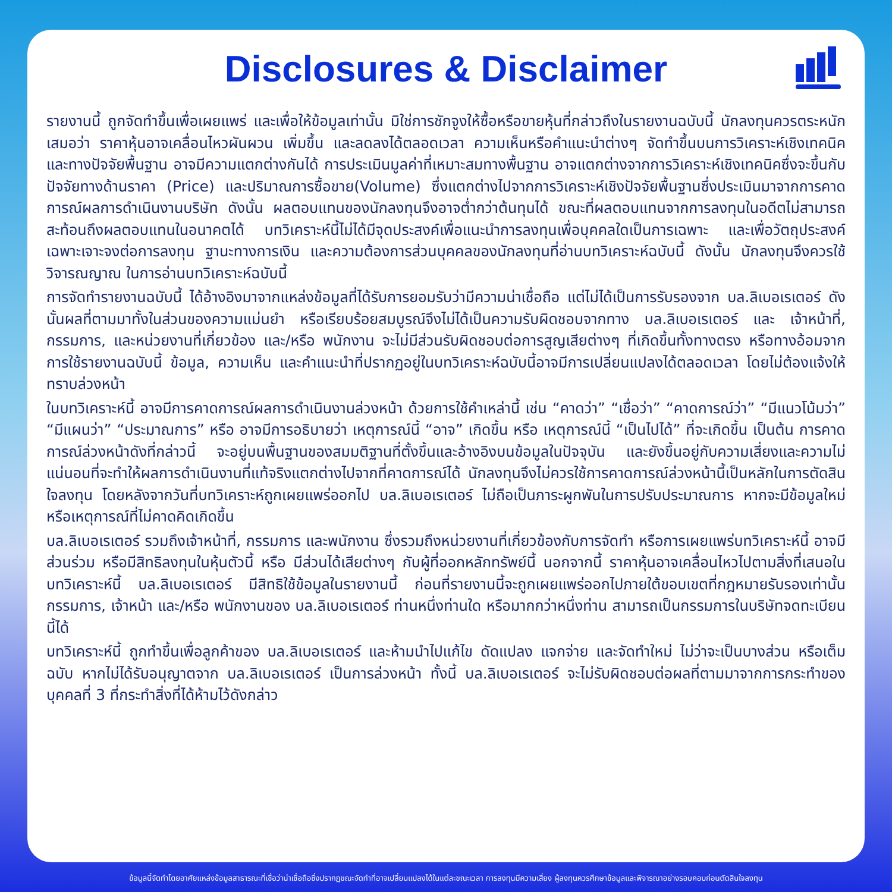Disclosures & Disclaimer
รายงานนี้ ถูกจัดทำขึ้นเพื่อเผยแพร่ และเพื่อให้ข้อมูลเท่านั้น มิใช่การชักจูงให้ซื้อหรือขายหุ้นที่กล่าวถึงในรายงานฉบับนี้ นักลงทุนควรตระหนักเสมอว่า ราคาหุ้นอาจเคลื่อนไหวผันผวน เพิ่มขึ้น และลดลงได้ตลอดเวลา ความเห็นหรือคำแนะนำต่างๆ จัดทำขึ้นบนการวิเคราะห์เชิงเทคนิค และทางปัจจัยพื้นฐาน อาจมีความแตกต่างกันได้ การประเมินมูลค่าที่เหมาะสมทางพื้นฐาน อาจแตกต่างจากการวิเคราะห์เชิงเทคนิคซึ่งจะขึ้นกับปัจจัยทางด้านราคา (Price) และปริมาณการซื้อขาย(Volume) ซึ่งแตกต่างไปจากการวิเคราะห์เชิงปัจจัยพื้นฐานซึ่งประเมินมาจากการคาดการณ์ผลการดำเนินงานบริษัท ดังนั้น ผลตอบแทนของนักลงทุนจึงอาจต่ำกว่าต้นทุนได้ ขณะที่ผลตอบแทนจากการลงทุนในอดีตไม่สามารถสะท้อนถึงผลตอบแทนในอนาคตได้ บทวิเคราะห์นี้ไม่ได้มีจุดประสงค์เพื่อแนะนำการลงทุนเพื่อบุคคลใดเป็นการเฉพาะ และเพื่อวัตถุประสงค์เฉพาะเจาะจงต่อการลงทุน ฐานะทางการเงิน และความต้องการส่วนบุคคลของนักลงทุนที่อ่านบทวิเคราะห์ฉบับนี้ ดังนั้น นักลงทุนจึงควรใช้วิจารณญาณ ในการอ่านบทวิเคราะห์ฉบับนี้
การจัดทำรายงานฉบับนี้ ได้อ้างอิงมาจากแหล่งข้อมูลที่ได้รับการยอมรับว่ามีความน่าเชื่อถือ แต่ไม่ได้เป็นการรับรองจาก บล.ลิเบอเรเตอร์ ดังนั้นผลที่ตามมาทั้งในส่วนของความแม่นยำ หรือเรียบร้อยสมบูรณ์จึงไม่ได้เป็นความรับผิดชอบจากทาง บล.ลิเบอเรเตอร์ และ เจ้าหน้าที่, กรรมการ, และหน่วยงานที่เกี่ยวข้อง และ/หรือ พนักงาน จะไม่มีส่วนรับผิดชอบต่อการสูญเสียต่างๆ ที่เกิดขึ้นทั้งทางตรง หรือทางอ้อมจากการใช้รายงานฉบับนี้ ข้อมูล, ความเห็น และคำแนะนำที่ปรากฏอยู่ในบทวิเคราะห์ฉบับนี้อาจมีการเปลี่ยนแปลงได้ตลอดเวลา โดยไม่ต้องแจ้งให้ทราบล่วงหน้า
ในบทวิเคราะห์นี้ อาจมีการคาดการณ์ผลการดำเนินงานล่วงหน้า ด้วยการใช้คำเหล่านี้ เช่น “คาดว่า” “เชื่อว่า” “คาดการณ์ว่า” “มีแนวโน้มว่า” “มีแผนว่า” “ประมาณการ” หรือ อาจมีการอธิบายว่า เหตุการณ์นี้ “อาจ” เกิดขึ้น หรือ เหตุการณ์นี้ “เป็นไปได้” ที่จะเกิดขึ้น เป็นต้น การคาดการณ์ล่วงหน้าดังที่กล่าวนี้ จะอยู่บนพื้นฐานของสมมติฐานที่ตั้งขึ้นและอ้างอิงบนข้อมูลในปัจจุบัน และยังขึ้นอยู่กับความเสี่ยงและความไม่แน่นอนที่จะทำให้ผลการดำเนินงานที่แท้จริงแตกต่างไปจากที่คาดการณ์ได้ นักลงทุนจึงไม่ควรใช้การคาดการณ์ล่วงหน้านี้เป็นหลักในการตัดสินใจลงทุน โดยหลังจากวันที่บทวิเคราะห์ถูกเผยแพร่ออกไป บล.ลิเบอเรเตอร์ ไม่ถือเป็นภาระผูกพันในการปรับประมาณการ หากจะมีข้อมูลใหม่ หรือเหตุการณ์ที่ไม่คาดคิดเกิดขึ้น
บล.ลิเบอเรเตอร์ รวมถึงเจ้าหน้าที่, กรรมการ และพนักงาน ซึ่งรวมถึงหน่วยงานที่เกี่ยวข้องกับการจัดทำ หรือการเผยแพร่บทวิเคราะห์นี้ อาจมีส่วนร่วม หรือมีสิทธิลงทุนในหุ้นตัวนี้ หรือ มีส่วนได้เสียต่างๆ กับผู้ที่ออกหลักทรัพย์นี้ นอกจากนี้ ราคาหุ้นอาจเคลื่อนไหวไปตามสิ่งที่เสนอในบทวิเคราะห์นี้ บล.ลิเบอเรเตอร์ มีสิทธิใช้ข้อมูลในรายงานนี้ ก่อนที่รายงานนี้จะถูกเผยแพร่ออกไปภายใต้ขอบเขตที่กฎหมายรับรองเท่านั้น กรรมการ, เจ้าหน้า และ/หรือ พนักงานของ บล.ลิเบอเรเตอร์ ท่านหนึ่งท่านใด หรือมากกว่าหนึ่งท่าน สามารถเป็นกรรมการในบริษัทจดทะเบียนนี้ได้
บทวิเคราะห์นี้ ถูกทำขึ้นเพื่อลูกค้าของ บล.ลิเบอเรเตอร์ และห้ามนำไปแก้ไข ดัดแปลง แจกจ่าย และจัดทำใหม่ ไม่ว่าจะเป็นบางส่วน หรือเต็มฉบับ หากไม่ได้รับอนุญาตจาก บล.ลิเบอเรเตอร์ เป็นการล่วงหน้า ทั้งนี้ บล.ลิเบอเรเตอร์ จะไม่รับผิดชอบต่อผลที่ตามมาจากการกระทำของบุคคลที่ 3 ที่กระทำสิ่งที่ได้ห้ามไว้ดังกล่าว
ข้อมูลนี้จัดทำโดยอาศัยแหล่งข้อมูลสาธารณะที่เชื่อว่าน่าเชื่อถือซึ่งปรากฏขณะจัดทำที่อาจเปลี่ยนแปลงได้ในแต่ละขณะเวลา การลงทุนมีความเสี่ยง ผู้ลงทุนควรศึกษาข้อมูลและพิจารณาอย่างรอบคอบก่อนตัดสินใจลงทุน